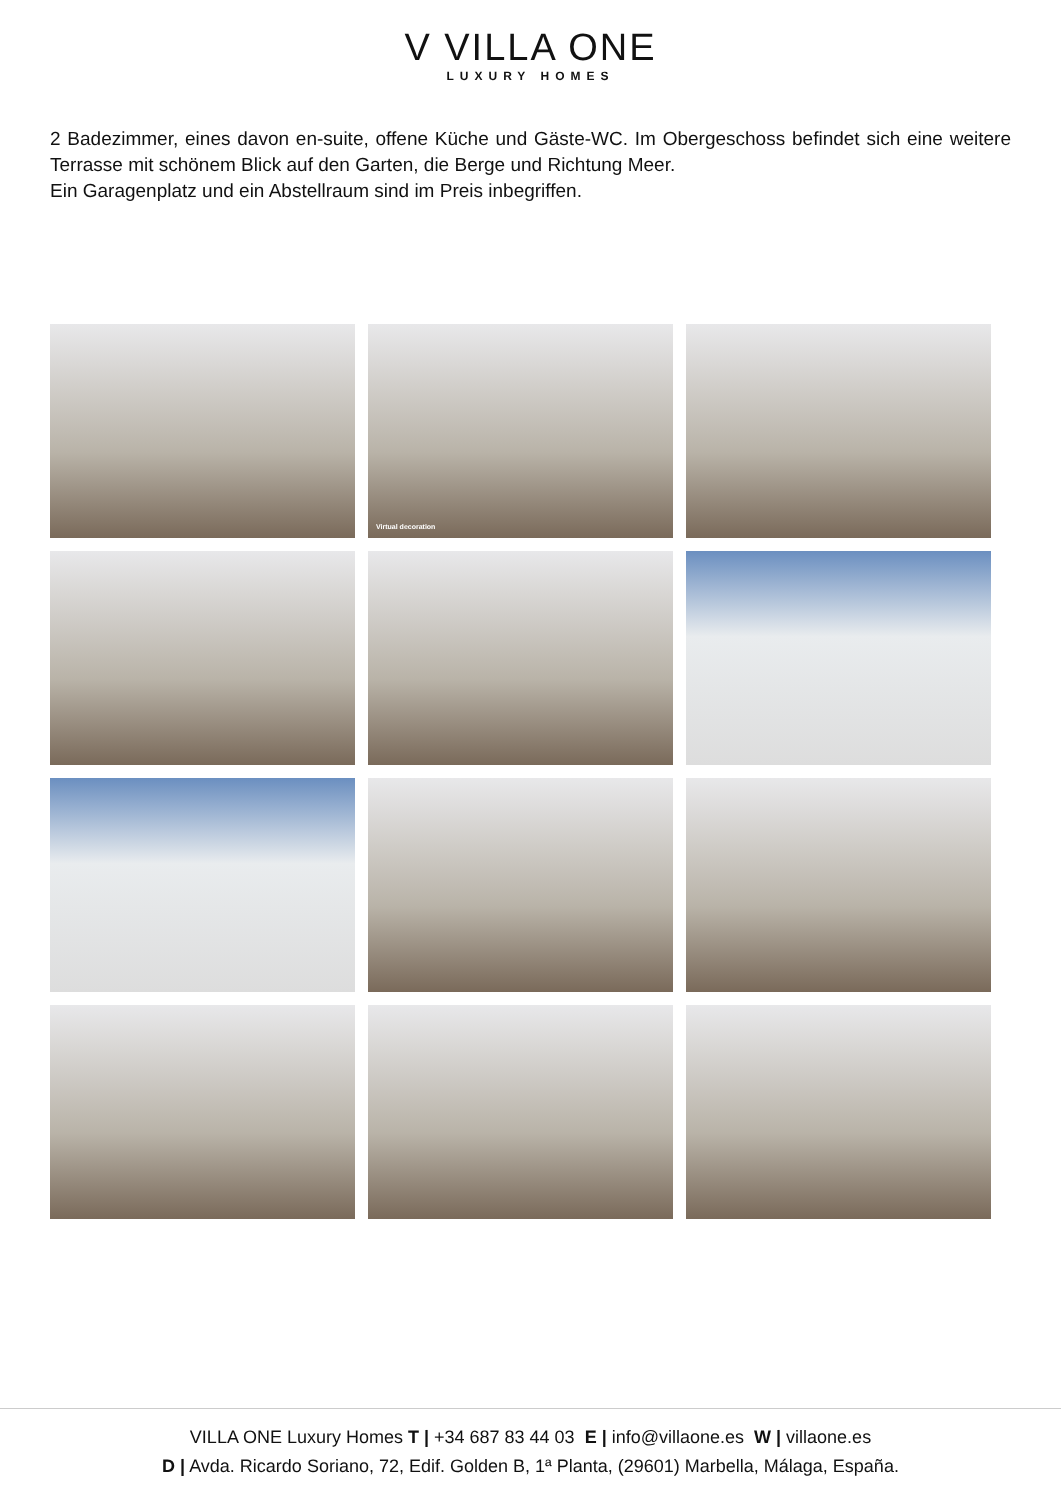V VILLA ONE
LUXURY HOMES
2 Badezimmer, eines davon en-suite, offene Küche und Gäste-WC. Im Obergeschoss befindet sich eine weitere Terrasse mit schönem Blick auf den Garten, die Berge und Richtung Meer.
Ein Garagenplatz und ein Abstellraum sind im Preis inbegriffen.
Virtual decoration
VILLA ONE Luxury Homes T | +34 687 83 44 03 E | info@villaone.es W | villaone.es
D | Avda. Ricardo Soriano, 72, Edif. Golden B, 1ª Planta, (29601) Marbella, Málaga, España.